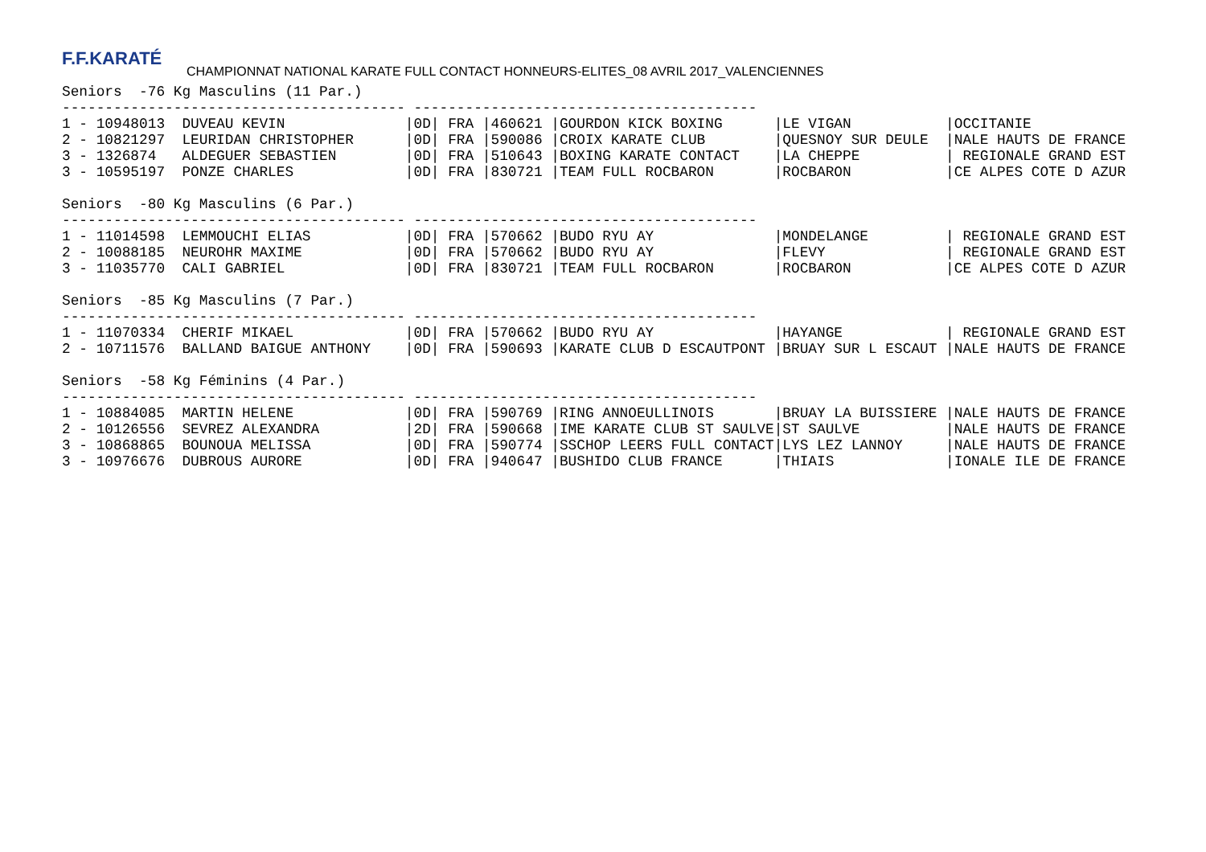F.F.KARATÉ
CHAMPIONNAT NATIONAL KARATE FULL CONTACT HONNEURS-ELITES_08 AVRIL 2017_VALENCIENNES
Seniors  -76 Kg Masculins (11 Par.)
---------------------------------------- ----------------------------------------
1 - 10948013  DUVEAU KEVIN              |0D| FRA |460621 |GOURDON KICK BOXING      |LE VIGAN           |OCCITANIE
2 - 10821297  LEURIDAN CHRISTOPHER      |0D| FRA |590086 |CROIX KARATE CLUB        |QUESNOY SUR DEULE  |NALE HAUTS DE FRANCE
3 - 1326874   ALDEGUER SEBASTIEN        |0D| FRA |510643 |BOXING KARATE CONTACT    |LA CHEPPE          | REGIONALE GRAND EST
3 - 10595197  PONZE CHARLES             |0D| FRA |830721 |TEAM FULL ROCBARON       |ROCBARON           |CE ALPES COTE D AZUR

Seniors  -80 Kg Masculins (6 Par.)
---------------------------------------- ----------------------------------------
1 - 11014598  LEMMOUCHI ELIAS           |0D| FRA |570662 |BUDO RYU AY              |MONDELANGE         | REGIONALE GRAND EST
2 - 10088185  NEUROHR MAXIME            |0D| FRA |570662 |BUDO RYU AY              |FLEVY              | REGIONALE GRAND EST
3 - 11035770  CALI GABRIEL              |0D| FRA |830721 |TEAM FULL ROCBARON       |ROCBARON           |CE ALPES COTE D AZUR

Seniors  -85 Kg Masculins (7 Par.)
---------------------------------------- ----------------------------------------
1 - 11070334  CHERIF MIKAEL             |0D| FRA |570662 |BUDO RYU AY              |HAYANGE            | REGIONALE GRAND EST
2 - 10711576  BALLAND BAIGUE ANTHONY    |0D| FRA |590693 |KARATE CLUB D ESCAUTPONT |BRUAY SUR L ESCAUT |NALE HAUTS DE FRANCE

Seniors  -58 Kg Féminins (4 Par.)
---------------------------------------- ----------------------------------------
1 - 10884085  MARTIN HELENE             |0D| FRA |590769 |RING ANNOEULLINOIS       |BRUAY LA BUISSIERE |NALE HAUTS DE FRANCE
2 - 10126556  SEVREZ ALEXANDRA          |2D| FRA |590668 |IME KARATE CLUB ST SAULVE|ST SAULVE          |NALE HAUTS DE FRANCE
3 - 10868865  BOUNOUA MELISSA           |0D| FRA |590774 |SSCHOP LEERS FULL CONTACT|LYS LEZ LANNOY     |NALE HAUTS DE FRANCE
3 - 10976676  DUBROUS AURORE            |0D| FRA |940647 |BUSHIDO CLUB FRANCE      |THIAIS             |IONALE ILE DE FRANCE